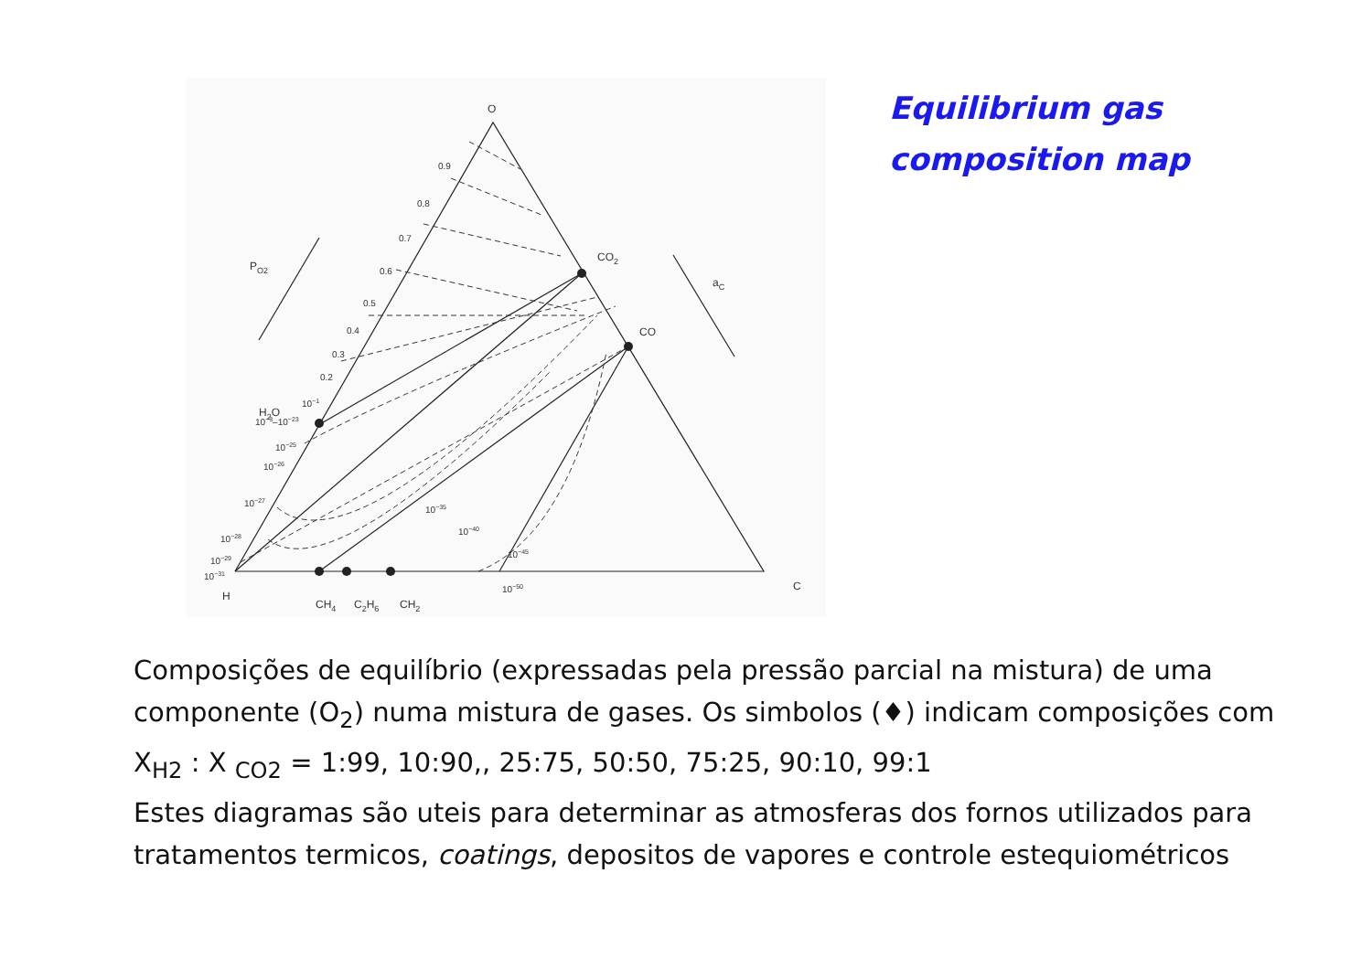Equilibrium gas
composition map
O
CO2
CO
H
C
H2O
PO2
aC
CH4
C2H6
CH2
0.9
0.8
0.7
0.6
0.5
0.4
0.3
0.2
10−1
10−3–10−23
10−25
10−26
10−27
10−28
10−29
10−31
10−35
10−40
10−45
10−50
Composições de equilíbrio (expressadas pela pressão parcial na mistura) de uma componente (O<sub>2</sub>) numa mistura de gases. Os simbolos (♦) indicam composições com X<sub>H2</sub> : X <sub>CO2</sub> = 1:99, 10:90,, 25:75, 50:50, 75:25, 90:10, 99:1
Estes diagramas são uteis para determinar as atmosferas dos fornos utilizados para tratamentos termicos, coatings, depositos de vapores e controle estequiométricos